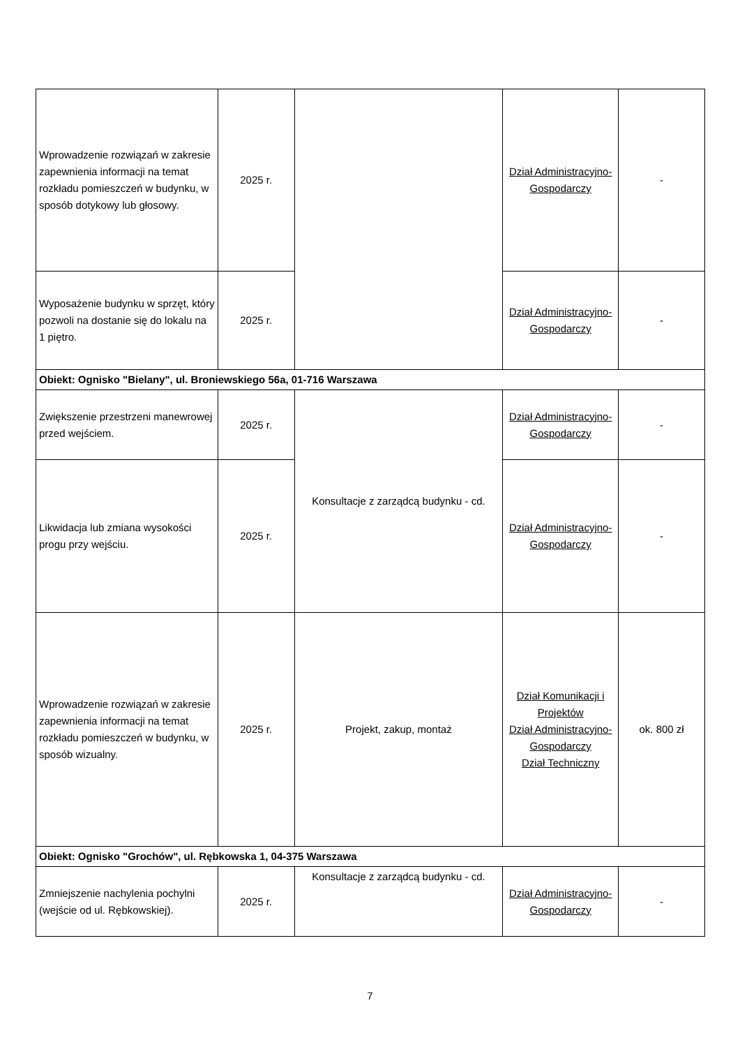| Wprowadzenie rozwiązań w zakresie zapewnienia informacji na temat rozkładu pomieszczeń w budynku, w sposób dotykowy lub głosowy. | 2025 r. | | Dział Administracyjno-Gospodarczy | - |
| Wyposażenie budynku w sprzęt, który pozwoli na dostanie się do lokalu na 1 piętro. | 2025 r. | | Dział Administracyjno-Gospodarczy | - |
| Obiekt: Ognisko "Bielany", ul. Broniewskiego 56a, 01-716 Warszawa | | | | |
| Zwiększenie przestrzeni manewrowej przed wejściem. | 2025 r. | Konsultacje z zarządcą budynku - cd. | Dział Administracyjno-Gospodarczy | - |
| Likwidacja lub zmiana wysokości progu przy wejściu. | 2025 r. | | Dział Administracyjno-Gospodarczy | - |
| Wprowadzenie rozwiązań w zakresie zapewnienia informacji na temat rozkładu pomieszczeń w budynku, w sposób wizualny. | 2025 r. | Projekt, zakup, montaż | Dział Komunikacji i Projektów Dział Administracyjno-Gospodarczy Dział Techniczny | ok. 800 zł |
| Obiekt: Ognisko "Grochów", ul. Rębkowska 1, 04-375 Warszawa | | | | |
| Zmniejszenie nachylenia pochylni (wejście od ul. Rębkowskiej). | 2025 r. | Konsultacje z zarządcą budynku - cd. | Dział Administracyjno-Gospodarczy | - |
7